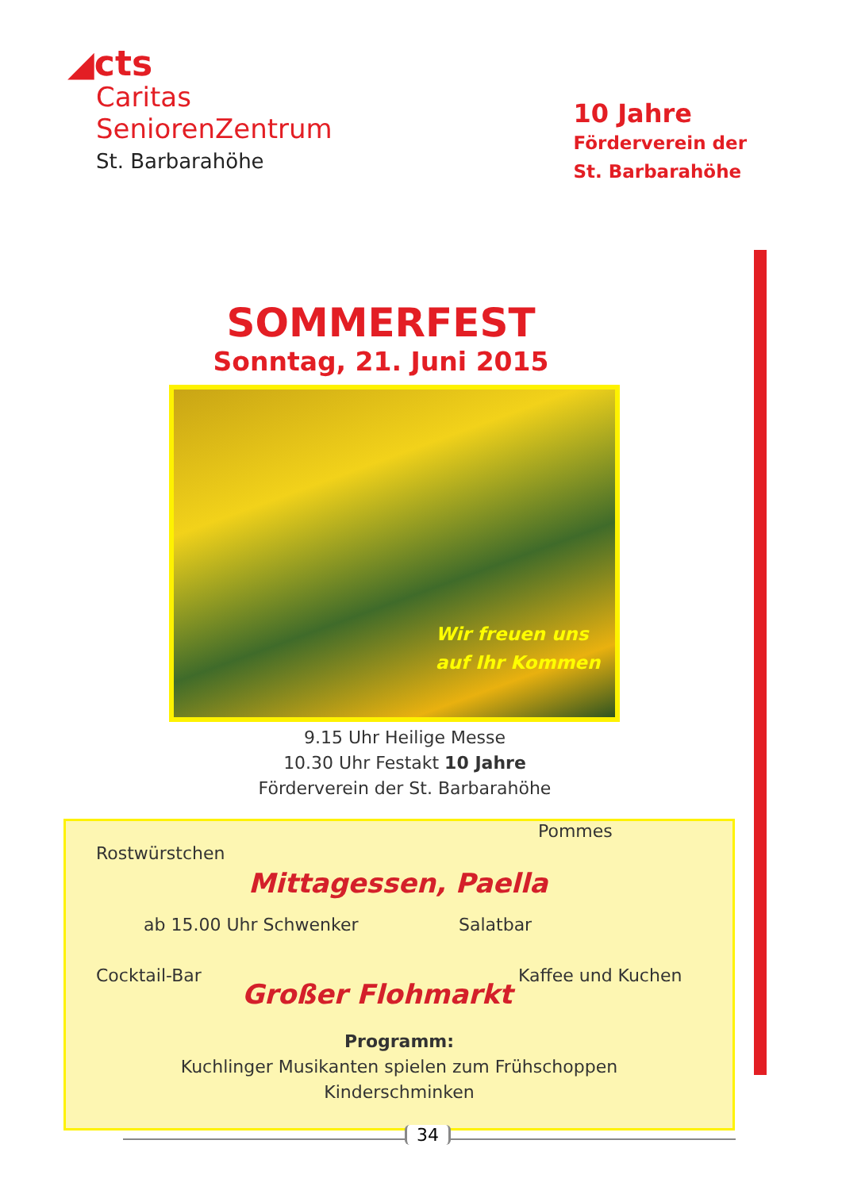◢cts
Caritas
SeniorenZentrum
St. Barbarahöhe
10 Jahre
Förderverein der
St. Barbarahöhe
SOMMERFEST
Sonntag, 21. Juni 2015
Wir freuen uns
auf Ihr Kommen
9.15 Uhr Heilige Messe
10.30 Uhr Festakt 10 Jahre
Förderverein der St. Barbarahöhe
Pommes
Rostwürstchen
Mittagessen, Paella
ab 15.00 Uhr Schwenker Salatbar
Cocktail-Bar Kaffee und Kuchen
Großer Flohmarkt
Programm:
Kuchlinger Musikanten spielen zum Frühschoppen
Kinderschminken
34